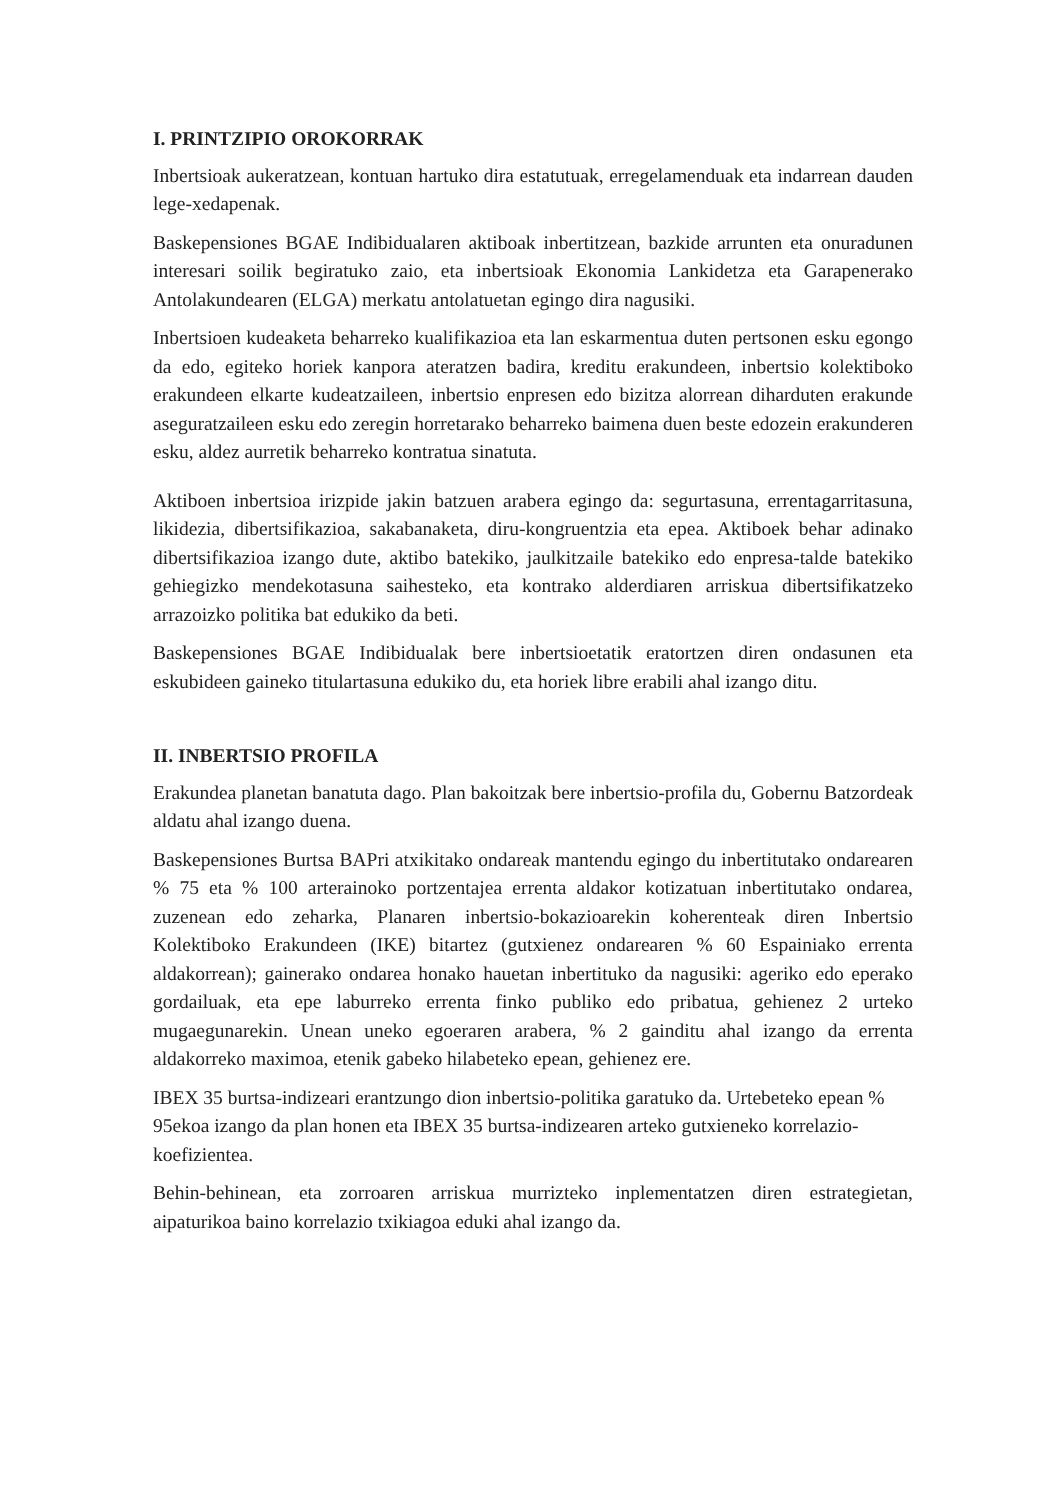I. PRINTZIPIO OROKORRAK
Inbertsioak aukeratzean, kontuan hartuko dira estatutuak, erregelamenduak eta indarrean dauden lege-xedapenak.
Baskepensiones BGAE Indibidualaren aktiboak inbertitzean, bazkide arrunten eta onuradunen interesari soilik begiratuko zaio, eta inbertsioak Ekonomia Lankidetza eta Garapenerako Antolakundearen (ELGA) merkatu antolatuetan egingo dira nagusiki.
Inbertsioen kudeaketa beharreko kualifikazioa eta lan eskarmentua duten pertsonen esku egongo da edo, egiteko horiek kanpora ateratzen badira, kreditu erakundeen, inbertsio kolektiboko erakundeen elkarte kudeatzaileen, inbertsio enpresen edo bizitza alorrean diharduten erakunde aseguratzaileen esku edo zeregin horretarako beharreko baimena duen beste edozein erakunderen esku, aldez aurretik beharreko kontratua sinatuta.
Aktiboen inbertsioa irizpide jakin batzuen arabera egingo da: segurtasuna, errentagarritasuna, likidezia, dibertsifikazioa, sakabanaketa, diru-kongruentzia eta epea. Aktiboek behar adinako dibertsifikazioa izango dute, aktibo batekiko, jaulkitzaile batekiko edo enpresa-talde batekiko gehiegizko mendekotasuna saihesteko, eta kontrako alderdiaren arriskua dibertsifikatzeko arrazoizko politika bat edukiko da beti.
Baskepensiones BGAE Indibidualak bere inbertsioetatik eratortzen diren ondasunen eta eskubideen gaineko titulartasuna edukiko du, eta horiek libre erabili ahal izango ditu.
II. INBERTSIO PROFILA
Erakundea planetan banatuta dago. Plan bakoitzak bere inbertsio-profila du, Gobernu Batzordeak aldatu ahal izango duena.
Baskepensiones Burtsa BAPri atxikitako ondareak mantendu egingo du inbertitutako ondarearen % 75 eta % 100 arterainoko portzentajea errenta aldakor kotizatuan inbertitutako ondarea, zuzenean edo zeharka, Planaren inbertsio-bokazioarekin koherenteak diren Inbertsio Kolektiboko Erakundeen (IKE) bitartez (gutxienez ondarearen % 60 Espainiako errenta aldakorrean); gainerako ondarea honako hauetan inbertituko da nagusiki: ageriko edo eperako gordailuak, eta epe laburreko errenta finko publiko edo pribatua, gehienez 2 urteko mugaegunarekin. Unean uneko egoeraren arabera, % 2 gainditu ahal izango da errenta aldakorreko maximoa, etenik gabeko hilabeteko epean, gehienez ere.
IBEX 35 burtsa-indizeari erantzungo dion inbertsio-politika garatuko da. Urtebeteko epean % 95ekoa izango da plan honen eta IBEX 35 burtsa-indizearen arteko gutxieneko korrelazio-koefizientea.
Behin-behinean, eta zorroaren arriskua murrizteko inplementatzen diren estrategietan, aipaturikoa baino korrelazio txikiagoa eduki ahal izango da.